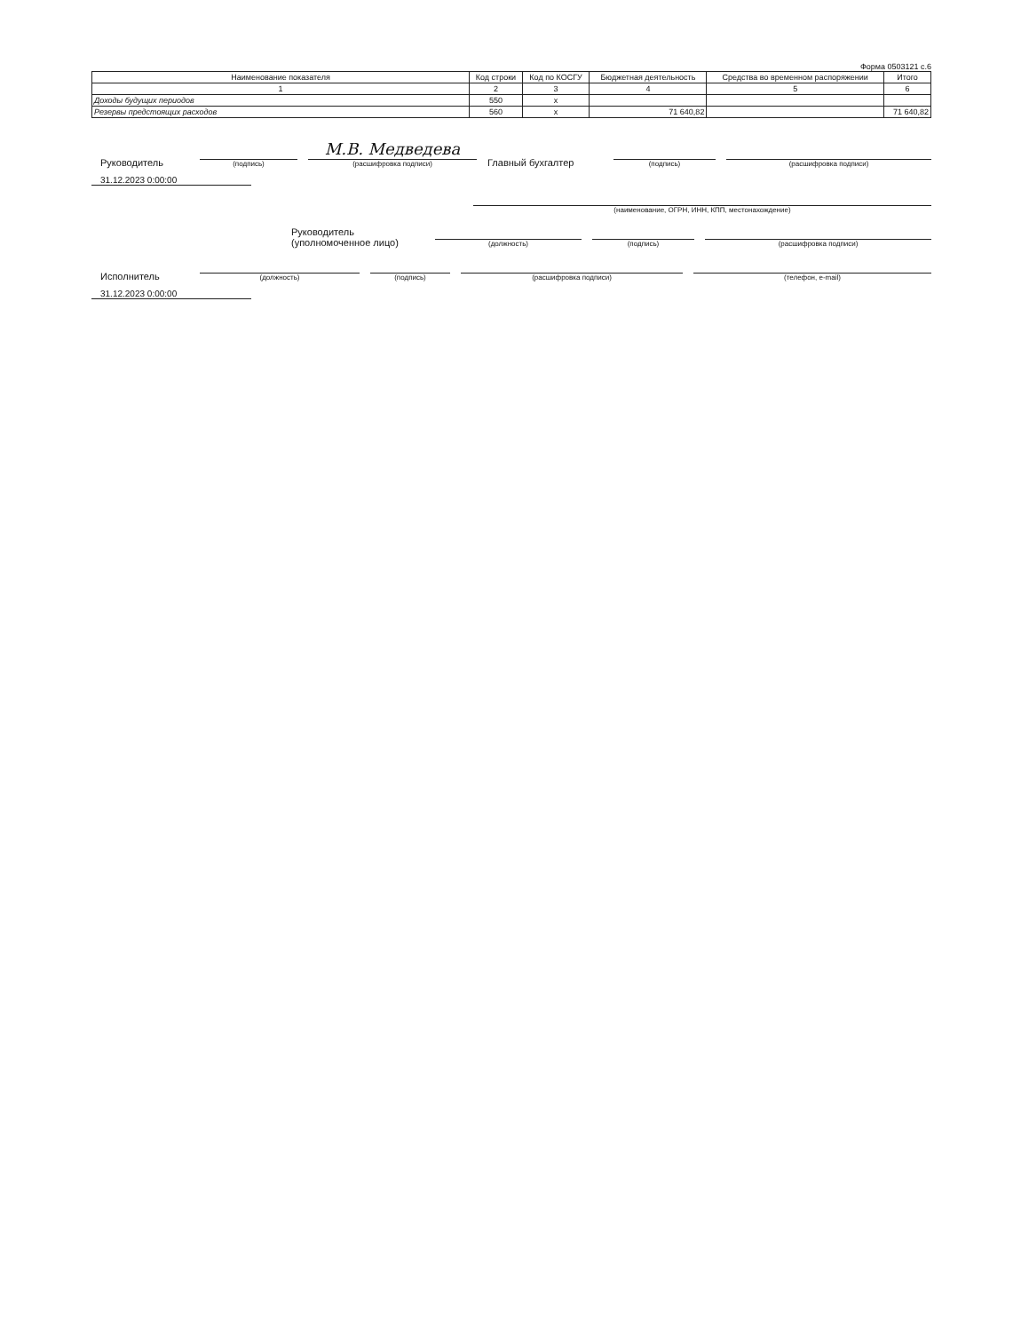Форма 0503121 с.6
| Наименование показателя | Код строки | Код по КОСГУ | Бюджетная деятельность | Средства во временном распоряжении | Итого |
| --- | --- | --- | --- | --- | --- |
| 1 | 2 | 3 | 4 | 5 | 6 |
| Доходы будущих периодов | 550 | x | | | |
| Резервы предстоящих расходов | 560 | x | 71 640,82 | | 71 640,82 |
Руководитель
(подпись)
М.В. Медведева
(расшифровка подписи)
Главный бухгалтер
(подпись)
(расшифровка подписи)
31.12.2023 0:00:00
(наименование, ОГРН, ИНН, КПП, местонахождение)
Руководитель
(уполномоченное лицо)
(должность)
(подпись)
(расшифровка подписи)
Исполнитель
(должность)
(подпись)
(расшифровка подписи)
(телефон, e-mail)
31.12.2023 0:00:00